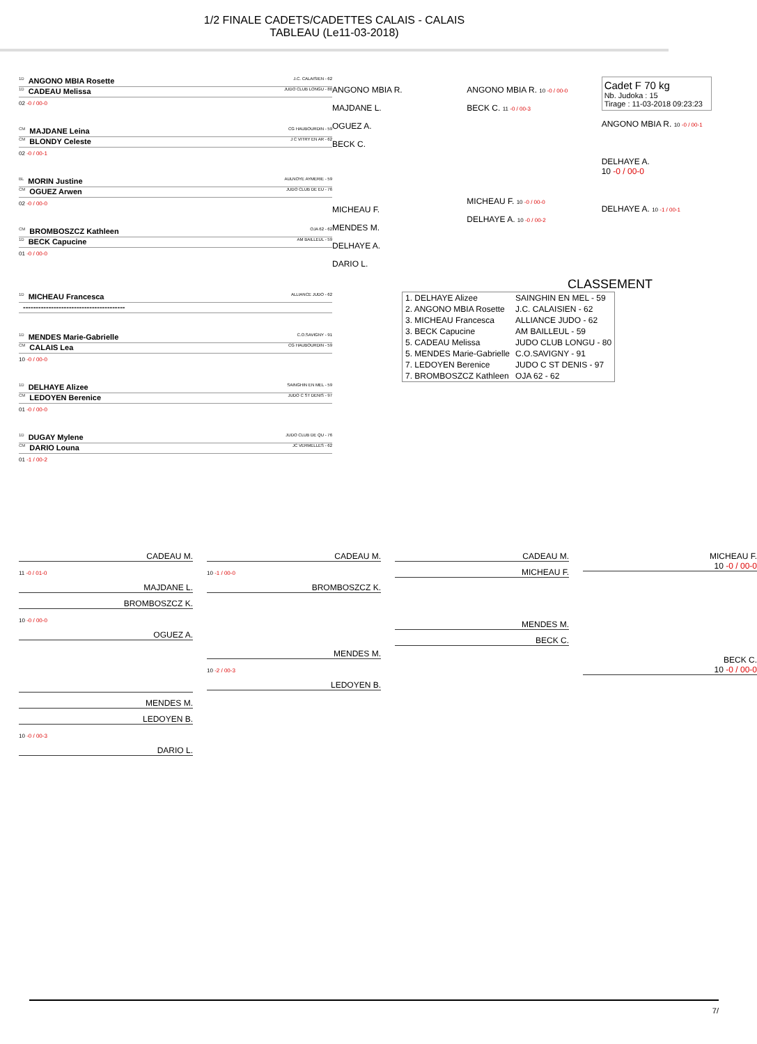1/2 FINALE CADETS/CADETTES CALAIS - CALAIS
TABLEAU (Le11-03-2018)
1D ANGONO MBIA Rosette J.C. CALAISIEN - 62
1D CADEAU Melissa JUDO CLUB LONGU - 80
02 -0 / 00-0
CM MAJDANE Leina CG HAUBOURDIN - 59
CM BLONDY Celeste J C VITRY EN AR - 62
02 -0 / 00-1
BL MORIN Justine AULNOYE AYMERIE - 59
CM OGUEZ Arwen JUDO CLUB DE EU - 76
02 -0 / 00-0
CM BROMBOSZCZ Kathleen OJA 62 - 62
1D BECK Capucine AM BAILLEUL - 59
01 -0 / 00-0
1D MICHEAU Francesca ALLIANCE JUDO - 62
----------------------------------------
1D MENDES Marie-Gabrielle C.O.SAVIGNY - 91
CM CALAIS Lea CG HAUBOURDIN - 59
10 -0 / 00-0
1D DELHAYE Alizee SAINGHIN EN MEL - 59
CM LEDOYEN Berenice JUDO C ST DENIS - 97
01 -0 / 00-0
1D DUGAY Mylene JUDO CLUB DE QU - 76
CM DARIO Louna JC VERMELLES - 62
01 -1 / 00-2
ANGONO MBIA R.
MAJDANE L.
OGUEZ A.
BECK C.
MICHEAU F.
MENDES M.
DELHAYE A.
DARIO L.
ANGONO MBIA R. 10 -0 / 00-0
BECK C. 11 -0 / 00-3
MICHEAU F. 10 -0 / 00-0
DELHAYE A. 10 -0 / 00-2
Cadet F 70 kg
Nb. Judoka : 15
Tirage : 11-03-2018 09:23:23
ANGONO MBIA R. 10 -0 / 00-1
DELHAYE A.
10 -0 / 00-0
DELHAYE A. 10 -1 / 00-1
CLASSEMENT
| 1. DELHAYE Alizee | SAINGHIN EN MEL - 59 |
| 2. ANGONO MBIA Rosette | J.C. CALAISIEN - 62 |
| 3. MICHEAU Francesca | ALLIANCE JUDO - 62 |
| 3. BECK Capucine | AM BAILLEUL - 59 |
| 5. CADEAU Melissa | JUDO CLUB LONGU - 80 |
| 5. MENDES Marie-Gabrielle | C.O.SAVIGNY - 91 |
| 7. LEDOYEN Berenice | JUDO C ST DENIS - 97 |
| 7. BROMBOSZCZ Kathleen | OJA 62 - 62 |
CADEAU M.
11 -0 / 01-0
MAJDANE L.
BROMBOSZCZ K.
10 -0 / 00-0
OGUEZ A.
MENDES M.
LEDOYEN B.
10 -0 / 00-3
DARIO L.
CADEAU M.
10 -1 / 00-0
BROMBOSZCZ K.
MENDES M.
10 -2 / 00-3
LEDOYEN B.
CADEAU M.
MICHEAU F.
MENDES M.
BECK C.
MICHEAU F.
10 -0 / 00-0
BECK C.
10 -0 / 00-0
7/